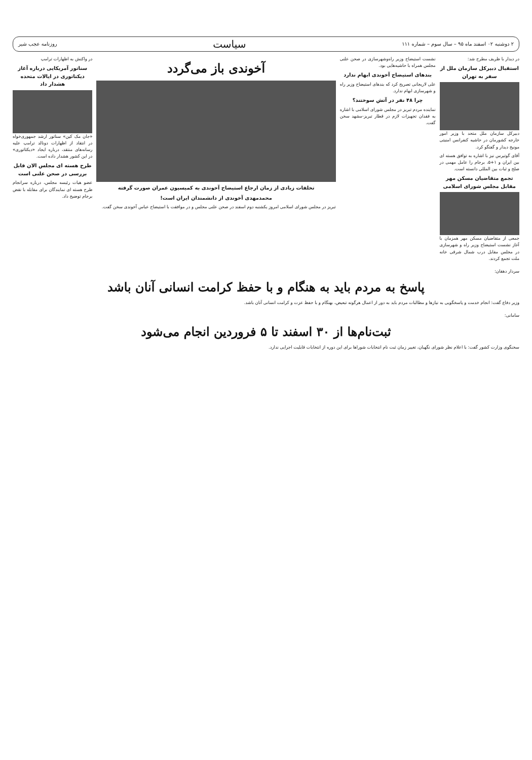۲ دوشنبه ۰۲ اسفند ماه ۹۵ – سال سوم – شماره ۱۱۱ سیاست روزنامه عجب شیر
در دیدار با ظریف مطرح شد:
استقبال دبیرکل سازمان ملل از سفر به تهران
دبیرکل سازمان ملل متحد با وزیر امور خارجه کشورمان در حاشیه کنفرانس امنیتی مونیخ دیدار و گفتگو کرد.
آقای گوتیرس نیز با اشاره به توافق هسته ای بین ایران و ۱+۵، برجام را عامل مهمی در صلح و ثبات بین المللی دانسته است.
تجمع متقاضیان مسکن مهر مقابل مجلس شورای اسلامی
جمعی از متقاضیان مسکن مهر همزمان با آغاز نشست استیضاح وزیر راه و شهرسازی در مجلس مقابل درب شمال شرقی خانه ملت تجمع کردند.
نشست استیضاح وزیر راه‌وشهرسازی در صحن علنی مجلس همراه با حاشیه‌هایی بود.
بندهای استیضاح آخوندی ابهام ندارد
علی لاریجانی تصریح کرد که بندهای استیضاح وزیر راه و شهرسازی ابهام ندارد.
چرا ۴۸ نفر در آتش سوختند؟
نماینده مردم تبریز در مجلس شورای اسلامی با اشاره به فقدان تجهیزات لازم در قطار تبریز-مشهد سخن گفت.
آخوندی باز می‌گردد
تخلفات زیادی از زمان ارجاع استیضاح آخوندی به کمیسیون عمران صورت گرفته
محمدمهدی آخوندی از دانشمندان ایران است!
تبریز در مجلس شورای اسلامی امروز یکشنبه دوم اسفند در صحن علنی مجلس و در موافقت با استیضاح عباس آخوندی سخن گفت.
در واکنش به اظهارات ترامپ
سناتور آمریکایی درباره آغاز دیکتاتوری در ایالات متحده هشدار داد
«جان مک کین» سناتور ارشد جمهوری‌خواه در انتقاد از اظهارات دونالد ترامپ علیه رسانه‌های منتقد، درباره ایجاد «دیکتاتوری» در این کشور هشدار داده است.
طرح هسته ای مجلس الان قابل بررسی در صحن علنی است
عضو هیات رئیسه مجلس، درباره سرانجام طرح هسته ای نمایندگان برای مقابله با نقض برجام توضیح داد.
سردار دهقان:
پاسخ به مردم باید به هنگام و با حفظ کرامت انسانی آنان باشد
وزیر دفاع گفت: انجام خدمت و پاسخگویی به نیازها و مطالبات مردم باید به دور از اعمال هرگونه تبعیض، بهنگام و با حفظ عزت و کرامت انسانی آنان باشد.
سامانی:
ثبت‌نام‌ها از ۳۰ اسفند تا ۵ فروردین انجام می‌شود
سخنگوی وزارت کشور گفت: با اعلام نظر شورای نگهبان، تغییر زمان ثبت نام انتخابات شوراها برای این دوره از انتخابات قابلیت اجرایی ندارد.